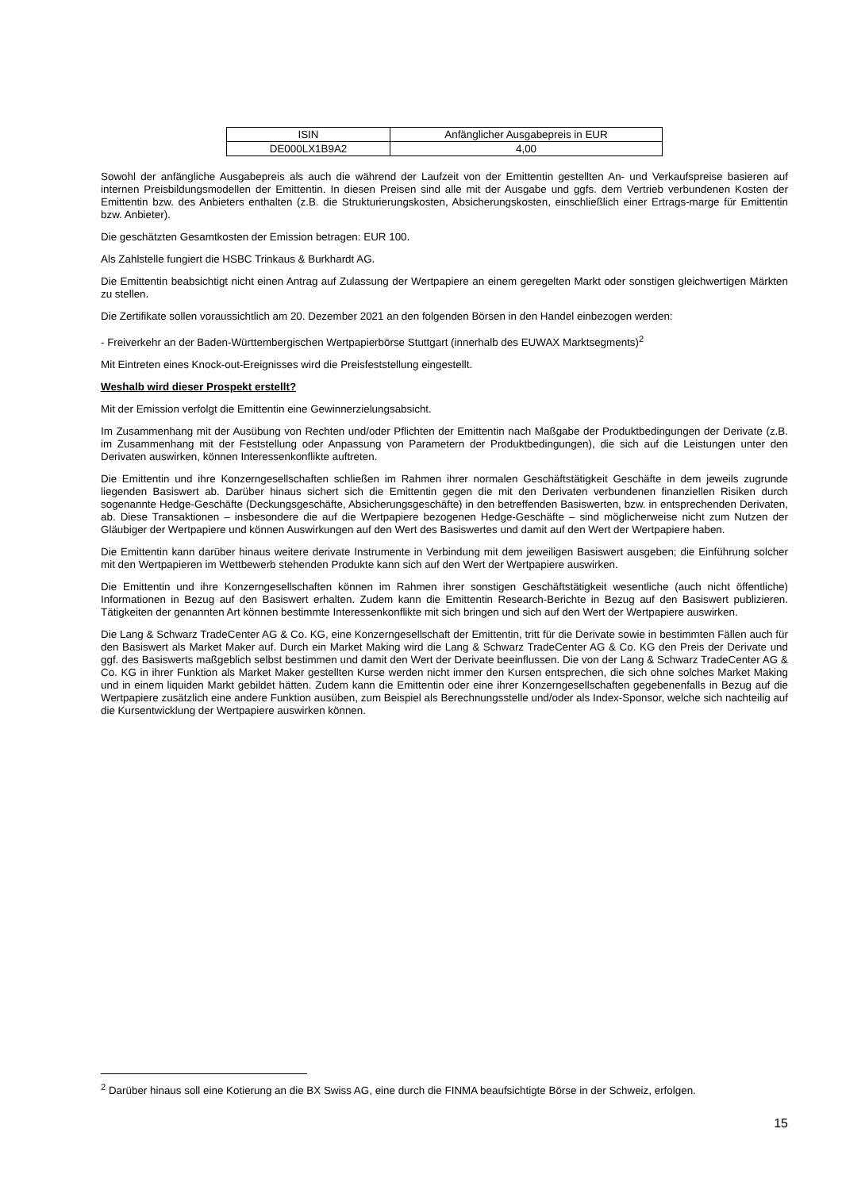| ISIN | Anfänglicher Ausgabepreis in EUR |
| DE000LX1B9A2 | 4,00 |
Sowohl der anfängliche Ausgabepreis als auch die während der Laufzeit von der Emittentin gestellten An- und Verkaufspreise basieren auf internen Preisbildungsmodellen der Emittentin. In diesen Preisen sind alle mit der Ausgabe und ggfs. dem Vertrieb verbundenen Kosten der Emittentin bzw. des Anbieters enthalten (z.B. die Strukturierungskosten, Absicherungskosten, einschließlich einer Ertrags-marge für Emittentin bzw. Anbieter).
Die geschätzten Gesamtkosten der Emission betragen: EUR 100.
Als Zahlstelle fungiert die HSBC Trinkaus & Burkhardt AG.
Die Emittentin beabsichtigt nicht einen Antrag auf Zulassung der Wertpapiere an einem geregelten Markt oder sonstigen gleichwertigen Märkten zu stellen.
Die Zertifikate sollen voraussichtlich am 20. Dezember 2021 an den folgenden Börsen in den Handel einbezogen werden:
- Freiverkehr an der Baden-Württembergischen Wertpapierbörse Stuttgart (innerhalb des EUWAX Marktsegments)<sup>2</sup>
Mit Eintreten eines Knock-out-Ereignisses wird die Preisfeststellung eingestellt.
Weshalb wird dieser Prospekt erstellt?
Mit der Emission verfolgt die Emittentin eine Gewinnerzielungsabsicht.
Im Zusammenhang mit der Ausübung von Rechten und/oder Pflichten der Emittentin nach Maßgabe der Produktbedingungen der Derivate (z.B. im Zusammenhang mit der Feststellung oder Anpassung von Parametern der Produktbedingungen), die sich auf die Leistungen unter den Derivaten auswirken, können Interessenkonflikte auftreten.
Die Emittentin und ihre Konzerngesellschaften schließen im Rahmen ihrer normalen Geschäftstätigkeit Geschäfte in dem jeweils zugrunde liegenden Basiswert ab. Darüber hinaus sichert sich die Emittentin gegen die mit den Derivaten verbundenen finanziellen Risiken durch sogenannte Hedge-Geschäfte (Deckungsgeschäfte, Absicherungsgeschäfte) in den betreffenden Basiswerten, bzw. in entsprechenden Derivaten, ab. Diese Transaktionen – insbesondere die auf die Wertpapiere bezogenen Hedge-Geschäfte – sind möglicherweise nicht zum Nutzen der Gläubiger der Wertpapiere und können Auswirkungen auf den Wert des Basiswertes und damit auf den Wert der Wertpapiere haben.
Die Emittentin kann darüber hinaus weitere derivate Instrumente in Verbindung mit dem jeweiligen Basiswert ausgeben; die Einführung solcher mit den Wertpapieren im Wettbewerb stehenden Produkte kann sich auf den Wert der Wertpapiere auswirken.
Die Emittentin und ihre Konzerngesellschaften können im Rahmen ihrer sonstigen Geschäftstätigkeit wesentliche (auch nicht öffentliche) Informationen in Bezug auf den Basiswert erhalten. Zudem kann die Emittentin Research-Berichte in Bezug auf den Basiswert publizieren. Tätigkeiten der genannten Art können bestimmte Interessenkonflikte mit sich bringen und sich auf den Wert der Wertpapiere auswirken.
Die Lang & Schwarz TradeCenter AG & Co. KG, eine Konzerngesellschaft der Emittentin, tritt für die Derivate sowie in bestimmten Fällen auch für den Basiswert als Market Maker auf. Durch ein Market Making wird die Lang & Schwarz TradeCenter AG & Co. KG den Preis der Derivate und ggf. des Basiswerts maßgeblich selbst bestimmen und damit den Wert der Derivate beeinflussen. Die von der Lang & Schwarz TradeCenter AG & Co. KG in ihrer Funktion als Market Maker gestellten Kurse werden nicht immer den Kursen entsprechen, die sich ohne solches Market Making und in einem liquiden Markt gebildet hätten. Zudem kann die Emittentin oder eine ihrer Konzerngesellschaften gegebenenfalls in Bezug auf die Wertpapiere zusätzlich eine andere Funktion ausüben, zum Beispiel als Berechnungsstelle und/oder als Index-Sponsor, welche sich nachteilig auf die Kursentwicklung der Wertpapiere auswirken können.
<sup>2</sup> Darüber hinaus soll eine Kotierung an die BX Swiss AG, eine durch die FINMA beaufsichtigte Börse in der Schweiz, erfolgen.
15